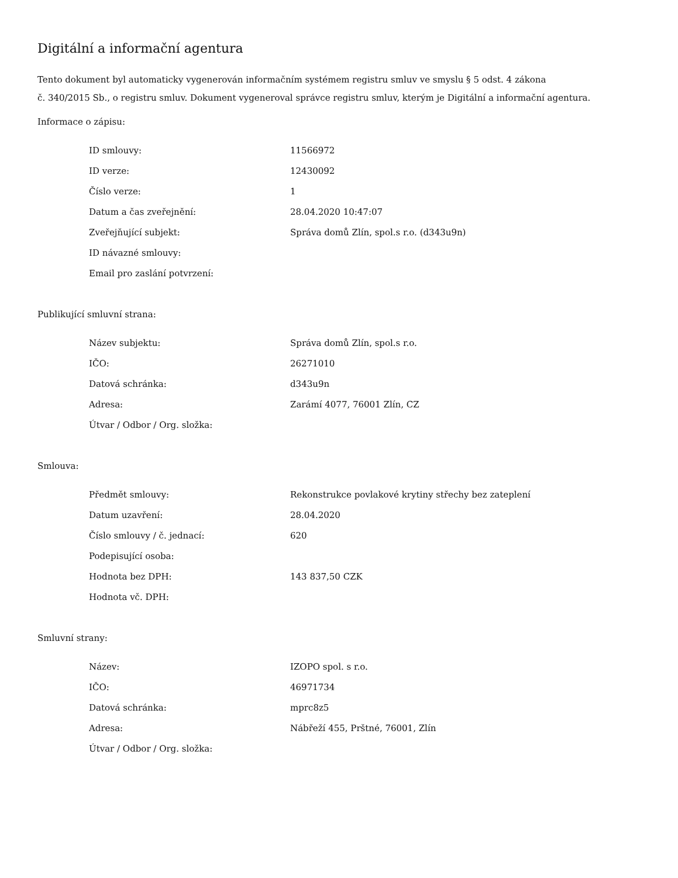Digitální a informační agentura
Tento dokument byl automaticky vygenerován informačním systémem registru smluv ve smyslu § 5 odst. 4 zákona
č. 340/2015 Sb., o registru smluv. Dokument vygeneroval správce registru smluv, kterým je Digitální a informační agentura.
Informace o zápisu:
| ID smlouvy: | 11566972 |
| ID verze: | 12430092 |
| Číslo verze: | 1 |
| Datum a čas zveřejnění: | 28.04.2020 10:47:07 |
| Zveřejňující subjekt: | Správa domů Zlín, spol.s r.o. (d343u9n) |
| ID návazné smlouvy: | |
| Email pro zaslání potvrzení: | |
Publikující smluvní strana:
| Název subjektu: | Správa domů Zlín, spol.s r.o. |
| IČO: | 26271010 |
| Datová schránka: | d343u9n |
| Adresa: | Zarámí 4077, 76001 Zlín, CZ |
| Útvar / Odbor / Org. složka: | |
Smlouva:
| Předmět smlouvy: | Rekonstrukce povlakové krytiny střechy bez zateplení |
| Datum uzavření: | 28.04.2020 |
| Číslo smlouvy / č. jednací: | 620 |
| Podepisující osoba: | |
| Hodnota bez DPH: | 143 837,50 CZK |
| Hodnota vč. DPH: | |
Smluvní strany:
| Název: | IZOPO spol. s r.o. |
| IČO: | 46971734 |
| Datová schránka: | mprc8z5 |
| Adresa: | Nábřeží 455, Prštné, 76001, Zlín |
| Útvar / Odbor / Org. složka: | |